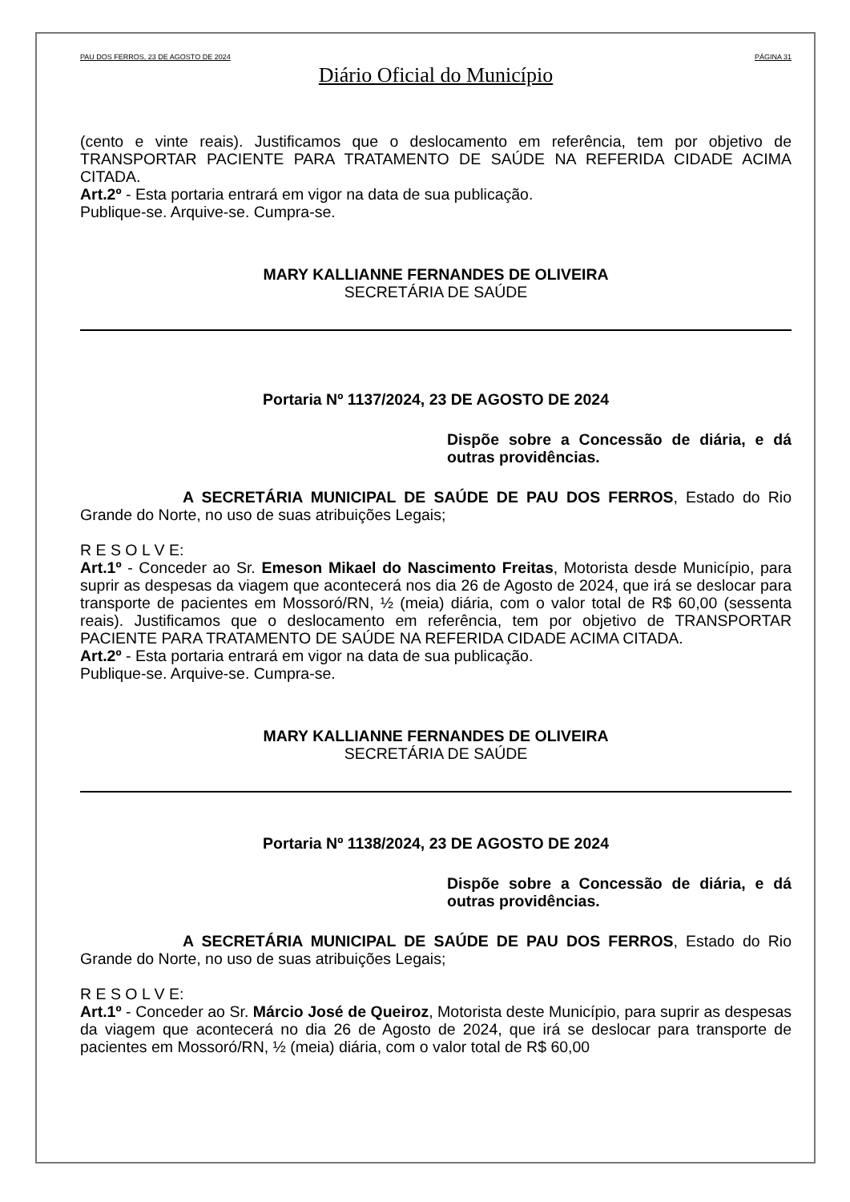PAU DOS FERROS, 23 DE AGOSTO DE 2024 PÁGINA 31
Diário Oficial do Município
(cento e vinte reais). Justificamos que o deslocamento em referência, tem por objetivo de TRANSPORTAR PACIENTE PARA TRATAMENTO DE SAÚDE NA REFERIDA CIDADE ACIMA CITADA.
Art.2º - Esta portaria entrará em vigor na data de sua publicação.
Publique-se. Arquive-se. Cumpra-se.
MARY KALLIANNE FERNANDES DE OLIVEIRA
SECRETÁRIA DE SAÚDE
Portaria Nº 1137/2024, 23 DE AGOSTO DE 2024
Dispõe sobre a Concessão de diária, e dá outras providências.
A SECRETÁRIA MUNICIPAL DE SAÚDE DE PAU DOS FERROS, Estado do Rio Grande do Norte, no uso de suas atribuições Legais;
R E S O L V E:
Art.1º - Conceder ao Sr. Emeson Mikael do Nascimento Freitas, Motorista desde Município, para suprir as despesas da viagem que acontecerá nos dia 26 de Agosto de 2024, que irá se deslocar para transporte de pacientes em Mossoró/RN, ½ (meia) diária, com o valor total de R$ 60,00 (sessenta reais). Justificamos que o deslocamento em referência, tem por objetivo de TRANSPORTAR PACIENTE PARA TRATAMENTO DE SAÚDE NA REFERIDA CIDADE ACIMA CITADA.
Art.2º - Esta portaria entrará em vigor na data de sua publicação.
Publique-se. Arquive-se. Cumpra-se.
MARY KALLIANNE FERNANDES DE OLIVEIRA
SECRETÁRIA DE SAÚDE
Portaria Nº 1138/2024, 23 DE AGOSTO DE 2024
Dispõe sobre a Concessão de diária, e dá outras providências.
A SECRETÁRIA MUNICIPAL DE SAÚDE DE PAU DOS FERROS, Estado do Rio Grande do Norte, no uso de suas atribuições Legais;
R E S O L V E:
Art.1º - Conceder ao Sr. Márcio José de Queiroz, Motorista deste Município, para suprir as despesas da viagem que acontecerá no dia 26 de Agosto de 2024, que irá se deslocar para transporte de pacientes em Mossoró/RN, ½ (meia) diária, com o valor total de R$ 60,00